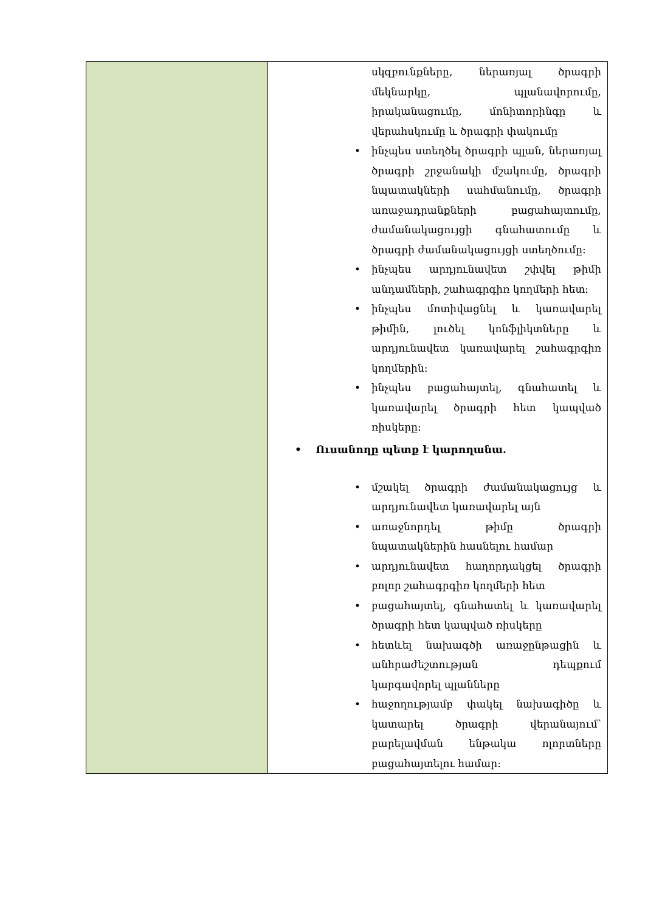| | սկզբունքները, ներառյալ ծրագրի մեկնարկը, պլանավորումը, իրականացումը, մոնիտորինգը և վերահսկումը և ծրագրի փակումը • ինչպես ստեղծել ծրագրի պլան, ներառյալ ծրագրի շրջանակի մշակումը, ծրագրի նպատակների սահմանումը, ծրագրի առաջադրանքների բացահայտումը, ժամանակացույցի գնահատումը և ծրագրի ժամանակացույցի ստեղծումը: • ինչպես արդյունավետ շփվել թիմի անդամների, շահագրգիռ կողմերի հետ: • ինչպես մոտիվացնել և կառավարել թիմին, լուծել կոնֆլիկտները և արդյունավետ կառավարել շահագրգիռ կողմերին: • ինչպես բացահայտել, գնահատել և կառավարել ծրագրի հետ կապված ռիսկերը: • Ուսանողը պետք է կարողանա. • մշակել ծրագրի ժամանակացույց և արդյունավետ կառավարել այն • առաջնորդել թիմը ծրագրի նպատակներին հասնելու համար • արդյունավետ հաղորդակցել ծրագրի բոլոր շահագրգիռ կողմերի հետ • բացահայտել, գնահատել և կառավարել ծրագրի հետ կապված ռիսկերը • հետևել նախագծի առաջընթացին և անհրաժեշտության դեպքում կարգավորել պլանները • հաջողությամբ փակել նախագիծը և կատարել ծրագրի վերանայում՝ բարելավման ենթակա ոլորտները բացահայտելու համար: |